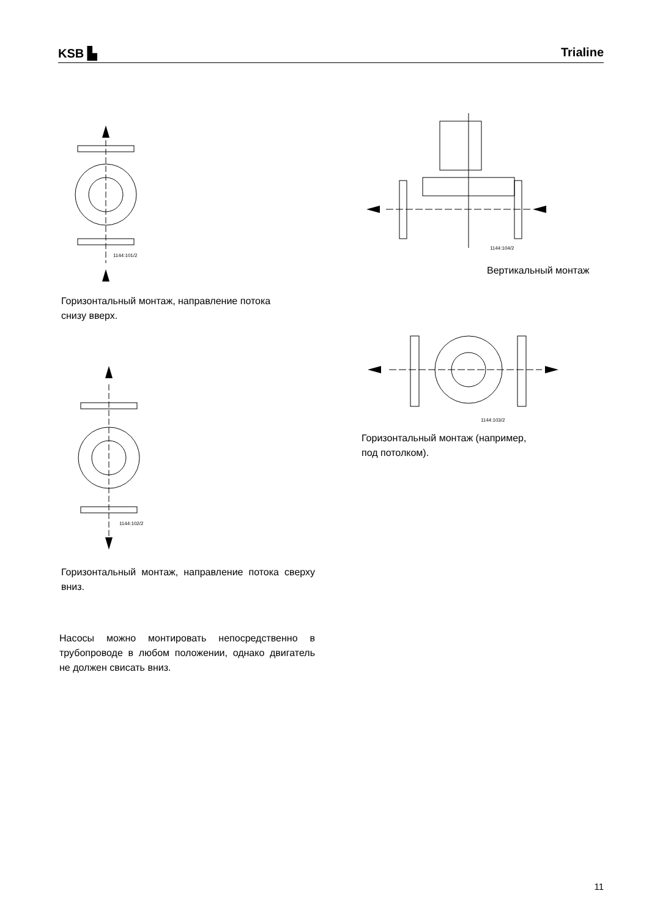KSB ▙
Trialine
1144:101/2
Горизонтальный монтаж, направление потока
снизу вверх.
1144:102/2
Горизонтальный монтаж, направление потока сверху вниз.
Насосы можно монтировать непосредственно в трубопроводе в любом положении, однако двигатель не должен свисать вниз.
1144:104/2
Вертикальный монтаж
1144:103/2
Горизонтальный монтаж (например,
под потолком).
11